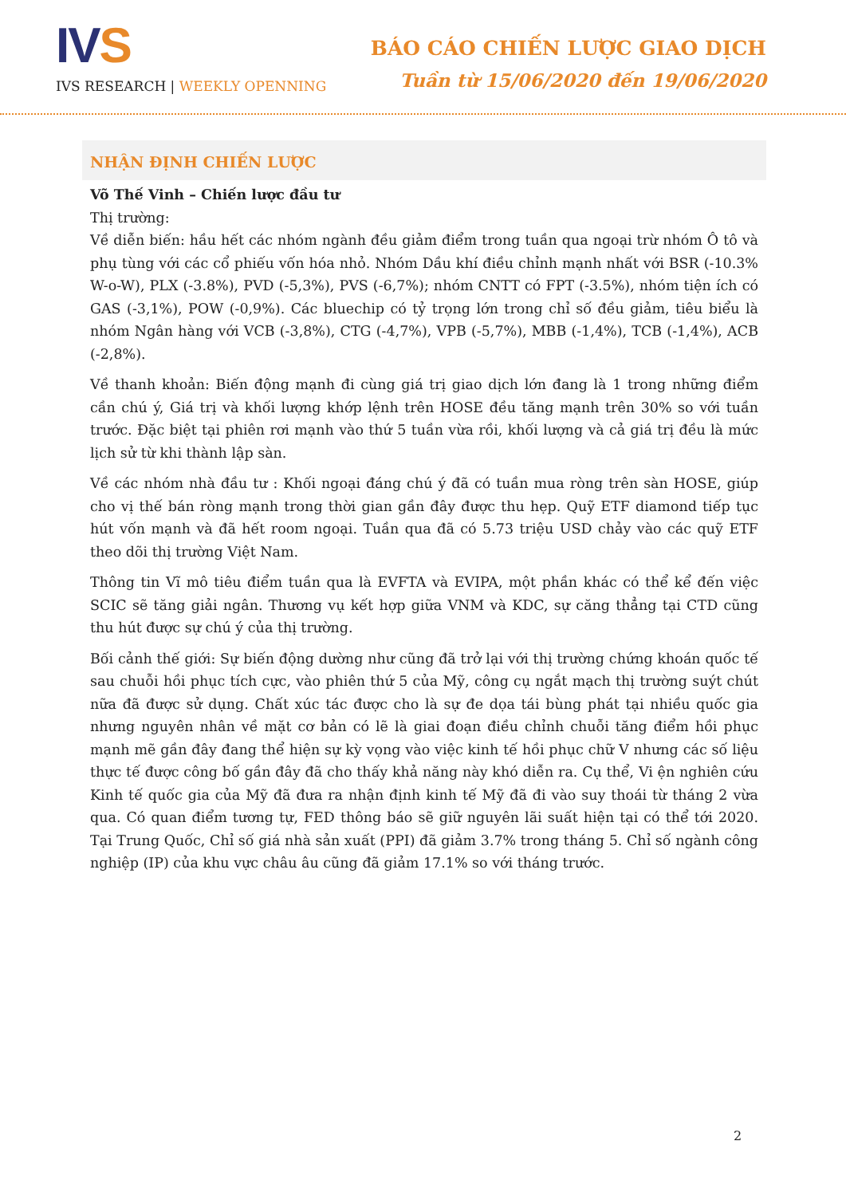IVS
IVS RESEARCH | WEEKLY OPENNING
BÁO CÁO CHIẾN LƯỢC GIAO DỊCH
Tuần từ 15/06/2020 đến 19/06/2020
NHẬN ĐỊNH CHIẾN LƯỢC
Võ Thế Vinh – Chiến lược đầu tư
Thị trường:
Về diễn biến: hầu hết các nhóm ngành đều giảm điểm trong tuần qua ngoại trừ nhóm Ô tô và phụ tùng với các cổ phiếu vốn hóa nhỏ. Nhóm Dầu khí điều chỉnh mạnh nhất với BSR (-10.3% W-o-W), PLX (-3.8%), PVD (-5,3%), PVS (-6,7%); nhóm CNTT có FPT (-3.5%), nhóm tiện ích có GAS (-3,1%), POW (-0,9%). Các bluechip có tỷ trọng lớn trong chỉ số đều giảm, tiêu biểu là nhóm Ngân hàng với VCB (-3,8%), CTG (-4,7%), VPB (-5,7%), MBB (-1,4%), TCB (-1,4%), ACB (-2,8%).
Về thanh khoản: Biến động mạnh đi cùng giá trị giao dịch lớn đang là 1 trong những điểm cần chú ý, Giá trị và khối lượng khớp lệnh trên HOSE đều tăng mạnh trên 30% so với tuần trước. Đặc biệt tại phiên rơi mạnh vào thứ 5 tuần vừa rồi, khối lượng và cả giá trị đều là mức lịch sử từ khi thành lập sàn.
Về các nhóm nhà đầu tư : Khối ngoại đáng chú ý đã có tuần mua ròng trên sàn HOSE, giúp cho vị thế bán ròng mạnh trong thời gian gần đây được thu hẹp. Quỹ ETF diamond tiếp tục hút vốn mạnh và đã hết room ngoại. Tuần qua đã có 5.73 triệu USD chảy vào các quỹ ETF theo dõi thị trường Việt Nam.
Thông tin Vĩ mô tiêu điểm tuần qua là EVFTA và EVIPA, một phần khác có thể kể đến việc SCIC sẽ tăng giải ngân. Thương vụ kết hợp giữa VNM và KDC, sự căng thẳng tại CTD cũng thu hút được sự chú ý của thị trường.
Bối cảnh thế giới: Sự biến động dường như cũng đã trở lại với thị trường chứng khoán quốc tế sau chuỗi hồi phục tích cực, vào phiên thứ 5 của Mỹ, công cụ ngắt mạch thị trường suýt chút nữa đã được sử dụng. Chất xúc tác được cho là sự đe dọa tái bùng phát tại nhiều quốc gia nhưng nguyên nhân về mặt cơ bản có lẽ là giai đoạn điều chỉnh chuỗi tăng điểm hồi phục mạnh mẽ gần đây đang thể hiện sự kỳ vọng vào việc kinh tế hồi phục chữ V nhưng các số liệu thực tế được công bố gần đây đã cho thấy khả năng này khó diễn ra. Cụ thể, Vi ện nghiên cứu Kinh tế quốc gia của Mỹ đã đưa ra nhận định kinh tế Mỹ đã đi vào suy thoái từ tháng 2 vừa qua. Có quan điểm tương tự, FED thông báo sẽ giữ nguyên lãi suất hiện tại có thể tới 2020. Tại Trung Quốc, Chỉ số giá nhà sản xuất (PPI) đã giảm 3.7% trong tháng 5. Chỉ số ngành công nghiệp (IP) của khu vực châu âu cũng đã giảm 17.1% so với tháng trước.
2